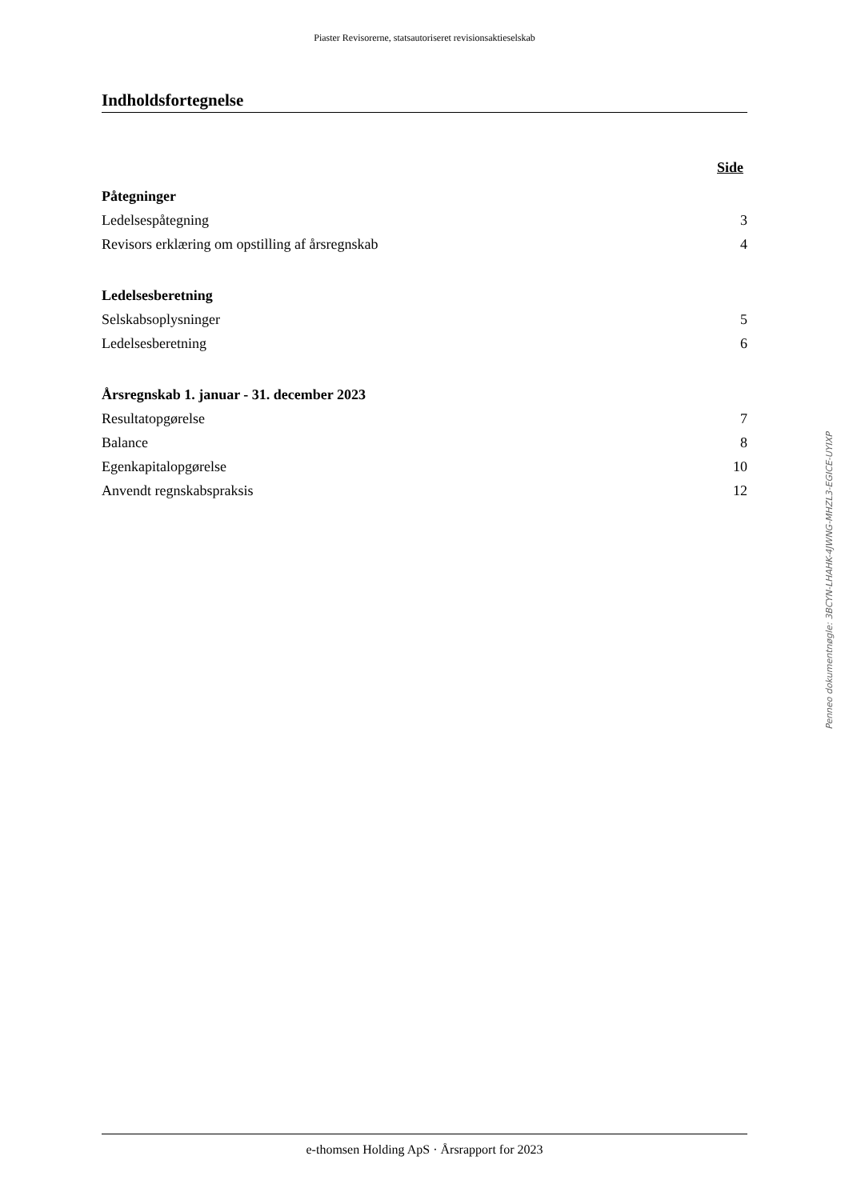Piaster Revisorerne, statsautoriseret revisionsaktieselskab
Indholdsfortegnelse
Side
Påtegninger
Ledelsespåtegning 3
Revisors erklæring om opstilling af årsregnskab 4
Ledelsesberetning
Selskabsoplysninger 5
Ledelsesberetning 6
Årsregnskab 1. januar - 31. december 2023
Resultatopgørelse 7
Balance 8
Egenkapitalopgørelse 10
Anvendt regnskabspraksis 12
Penneo dokumentnøgle: 3BCYN-LHAHK-4JWNG-MHZL3-EGICE-UYIXP
e-thomsen Holding ApS · Årsrapport for 2023